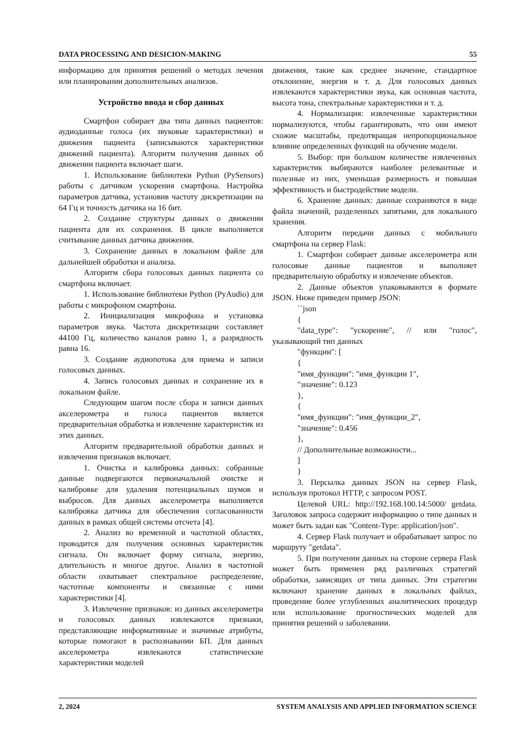DATA PROCESSING AND DESICION-MAKING 55
информацию для принятия решений о методах лечения или планировании дополнительных анализов.
Устройство ввода и сбор данных
Смартфон собирает два типа данных пациентов: аудиоданные голоса (их звуковые характеристики) и движения пациента (записываются характеристики движений пациента). Алгоритм получения данных об движении пациента включает шаги.
1. Использование библиотеки Python (PySensors) работы с датчиком ускорения смартфона. Настройка параметров датчика, установив частоту дискретизации на 64 Гц и точность датчика на 16 бит.
2. Создание структуры данных о движении пациента для их сохранения. В цикле выполняется считывание данных датчика движения.
3. Сохранение данных в локальном файле для дальнейшей обработки и анализа.
Алгоритм сбора голосовых данных пациента со смартфона включает.
1. Использование библиотеки Python (PyAudio) для работы с микрофоном смартфона.
2. Инициализация микрофона и установка параметров звука. Частота дискретизации составляет 44100 Гц, количество каналов равно 1, а разрядность равна 16.
3. Создание аудиопотока для приема и записи голосовых данных.
4. Запись голосовых данных и сохранение их в локальном файле.
Следующим шагом после сбора и записи данных акселерометра и голоса пациентов является предварительная обработка и извлечение характеристик из этих данных.
Алгоритм предварительной обработки данных и извлечения признаков включает.
1. Очистка и калибровка данных: собранные данные подвергаются первоначальной очистке и калибровке для удаления потенциальных шумов и выбросов. Для данных акселерометра выполняется калибровка датчика для обеспечения согласованности данных в рамках общей системы отсчета [4].
2. Анализ во временной и частотной областях, проводится для получения основных характеристик сигнала. Он включает форму сигнала, энергию, длительность и многое другое. Анализ в частотной области охватывает спектральное распределение, частотные компоненты и связанные с ними характеристики [4].
3. Извлечение признаков: из данных акселерометра и голосовых данных извлекаются признаки, представляющие информативные и значимые атрибуты, которые помогают в распознавании БП. Для данных акселерометра извлекаются статистические характеристики моделей
движения, такие как среднее значение, стандартное отклонение, энергия и т. д. Для голосовых данных извлекаются характеристики звука, как основная частота, высота тона, спектральные характеристики и т. д.
4. Нормализация: извлеченные характеристики нормализуются, чтобы гарантировать, что они имеют схожие масштабы, предотвращая непропорциональное влияние определенных функций на обучение модели.
5. Выбор: при большом количестве извлеченных характеристик выбираются наиболее релевантные и полезные из них, уменьшая размерность и повышая эффективность и быстродействие модели.
6. Хранение данных: данные сохраняются в виде файла значений, разделенных запятыми, для локального хранения.
Алгоритм передачи данных с мобильного смартфона на сервер Flask:
1. Смартфон собирает данные акселерометра или голосовые данные пациентов и выполняет предварительную обработку и извлечение объектов.
2. Данные объектов упаковываются в формате JSON. Ниже приведен пример JSON:
``json
{
"data_type": "ускорение", // или "голос", указывающий тип данных
"функции": [
{
"имя_функции": "имя_функции 1",
"значение": 0.123
},
{
"имя_функции": "имя_функции_2",
"значение": 0.456
},
// Дополнительные возможности...
]
}
3. Персылка данных JSON на сервер Flask, используя протокол HTTP, с запросом POST.
Целевой URL: http://192.168.100.14:5000/ getdata. Заголовок запроса содержит информацию о типе данных и может быть задан как "Content-Type: application/json".
4. Сервер Flask получает и обрабатывает запрос по маршруту "getdata".
5. При получении данных на стороне сервера Flask может быть применен ряд различных стратегий обработки, зависящих от типа данных. Эти стратегии включают хранение данных в локальных файлах, проведение более углубленных аналитических процедур или использование прогностических моделей для принятия решений о заболевании.
2, 2024 SYSTEM ANALYSIS AND APPLIED INFORMATION SCIENCE